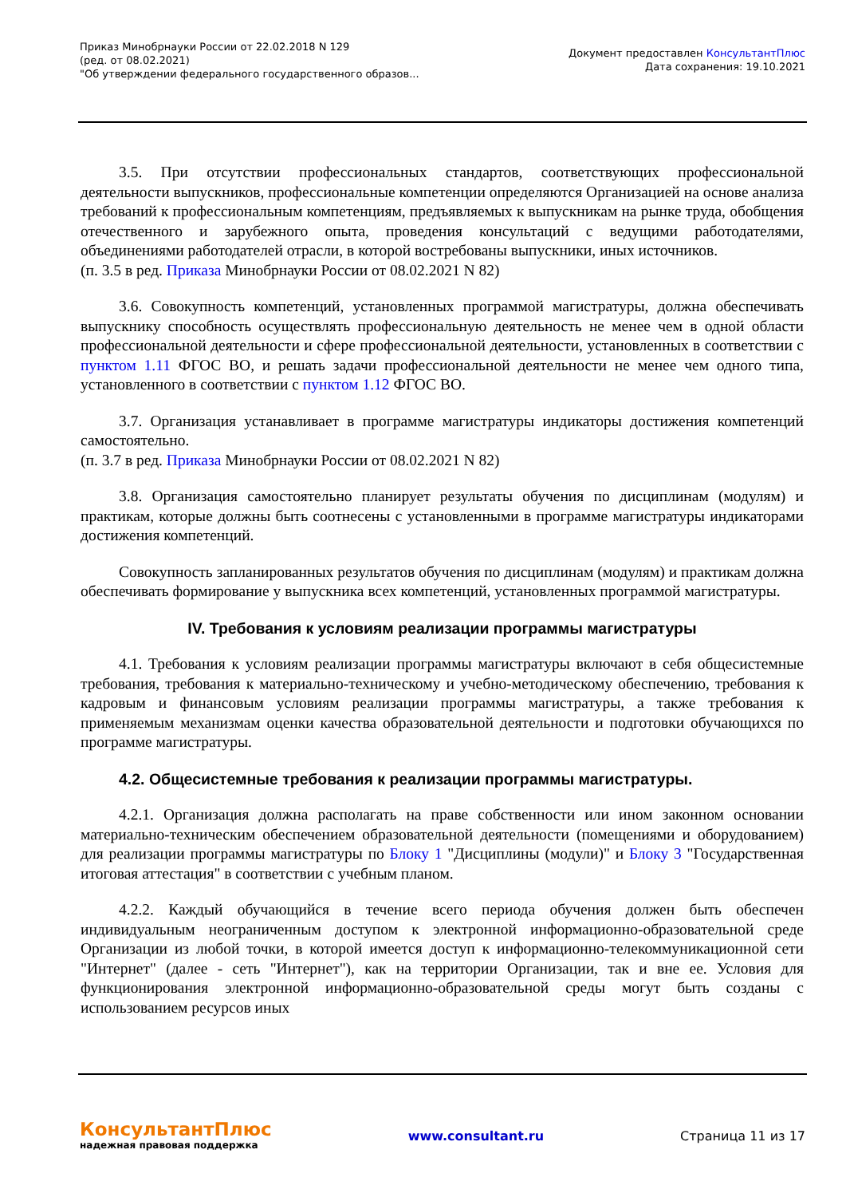Приказ Минобрнауки России от 22.02.2018 N 129
(ред. от 08.02.2021)
"Об утверждении федерального государственного образов...
Документ предоставлен КонсультантПлюс
Дата сохранения: 19.10.2021
3.5. При отсутствии профессиональных стандартов, соответствующих профессиональной деятельности выпускников, профессиональные компетенции определяются Организацией на основе анализа требований к профессиональным компетенциям, предъявляемых к выпускникам на рынке труда, обобщения отечественного и зарубежного опыта, проведения консультаций с ведущими работодателями, объединениями работодателей отрасли, в которой востребованы выпускники, иных источников.
(п. 3.5 в ред. Приказа Минобрнауки России от 08.02.2021 N 82)
3.6. Совокупность компетенций, установленных программой магистратуры, должна обеспечивать выпускнику способность осуществлять профессиональную деятельность не менее чем в одной области профессиональной деятельности и сфере профессиональной деятельности, установленных в соответствии с пунктом 1.11 ФГОС ВО, и решать задачи профессиональной деятельности не менее чем одного типа, установленного в соответствии с пунктом 1.12 ФГОС ВО.
3.7. Организация устанавливает в программе магистратуры индикаторы достижения компетенций самостоятельно.
(п. 3.7 в ред. Приказа Минобрнауки России от 08.02.2021 N 82)
3.8. Организация самостоятельно планирует результаты обучения по дисциплинам (модулям) и практикам, которые должны быть соотнесены с установленными в программе магистратуры индикаторами достижения компетенций.
Совокупность запланированных результатов обучения по дисциплинам (модулям) и практикам должна обеспечивать формирование у выпускника всех компетенций, установленных программой магистратуры.
IV. Требования к условиям реализации программы магистратуры
4.1. Требования к условиям реализации программы магистратуры включают в себя общесистемные требования, требования к материально-техническому и учебно-методическому обеспечению, требования к кадровым и финансовым условиям реализации программы магистратуры, а также требования к применяемым механизмам оценки качества образовательной деятельности и подготовки обучающихся по программе магистратуры.
4.2. Общесистемные требования к реализации программы магистратуры.
4.2.1. Организация должна располагать на праве собственности или ином законном основании материально-техническим обеспечением образовательной деятельности (помещениями и оборудованием) для реализации программы магистратуры по Блоку 1 "Дисциплины (модули)" и Блоку 3 "Государственная итоговая аттестация" в соответствии с учебным планом.
4.2.2. Каждый обучающийся в течение всего периода обучения должен быть обеспечен индивидуальным неограниченным доступом к электронной информационно-образовательной среде Организации из любой точки, в которой имеется доступ к информационно-телекоммуникационной сети "Интернет" (далее - сеть "Интернет"), как на территории Организации, так и вне ее. Условия для функционирования электронной информационно-образовательной среды могут быть созданы с использованием ресурсов иных
КонсультантПлюс
надежная правовая поддержка
www.consultant.ru Страница 11 из 17